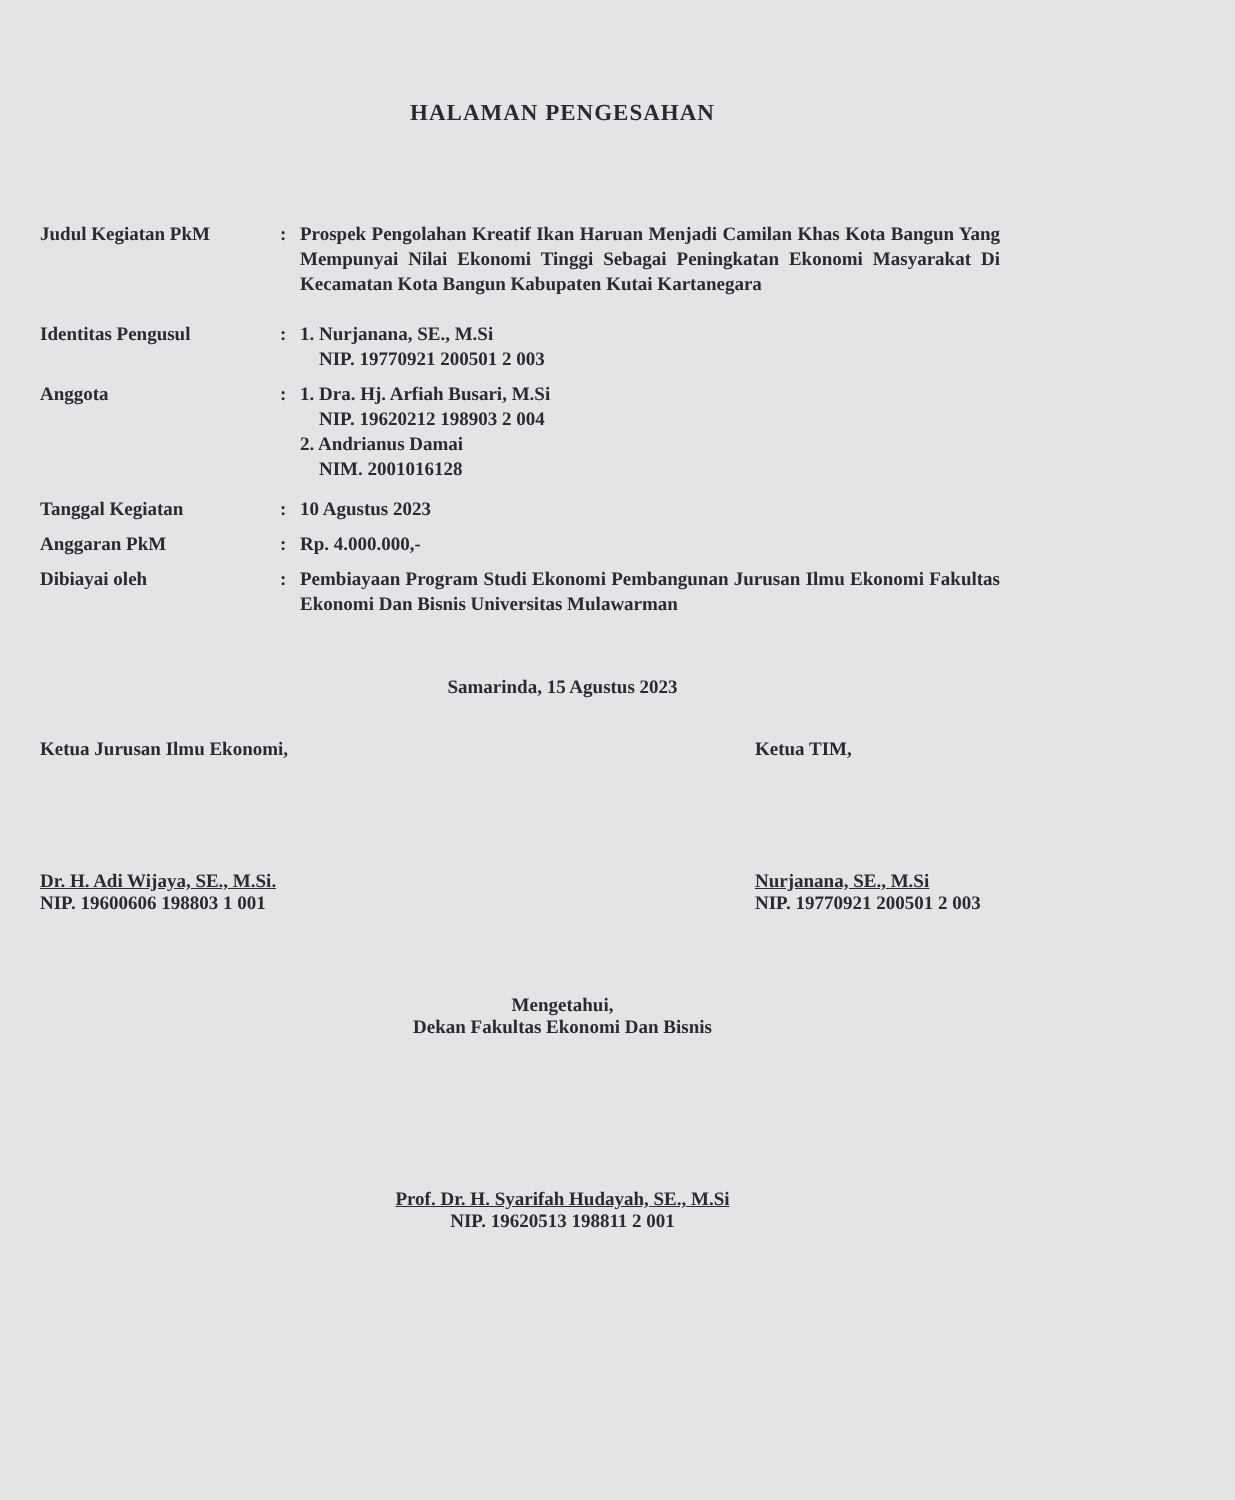HALAMAN PENGESAHAN
Judul Kegiatan PkM : Prospek Pengolahan Kreatif Ikan Haruan Menjadi Camilan Khas Kota Bangun Yang Mempunyai Nilai Ekonomi Tinggi Sebagai Peningkatan Ekonomi Masyarakat Di Kecamatan Kota Bangun Kabupaten Kutai Kartanegara
Identitas Pengusul : 1. Nurjanana, SE., M.Si
NIP. 19770921 200501 2 003
Anggota : 1. Dra. Hj. Arfiah Busari, M.Si
NIP. 19620212 198903 2 004
2. Andrianus Damai
NIM. 2001016128
Tanggal Kegiatan : 10 Agustus 2023
Anggaran PkM : Rp. 4.000.000,-
Dibiayai oleh : Pembiayaan Program Studi Ekonomi Pembangunan Jurusan Ilmu Ekonomi Fakultas Ekonomi Dan Bisnis Universitas Mulawarman
Samarinda, 15 Agustus 2023
Ketua Jurusan Ilmu Ekonomi,
Dr. H. Adi Wijaya, SE., M.Si.
NIP. 19600606 198803 1 001
Ketua TIM,
Nurjanana, SE., M.Si
NIP. 19770921 200501 2 003
Mengetahui,
Dekan Fakultas Ekonomi Dan Bisnis
Prof. Dr. H. Syarifah Hudayah, SE., M.Si
NIP. 19620513 198811 2 001